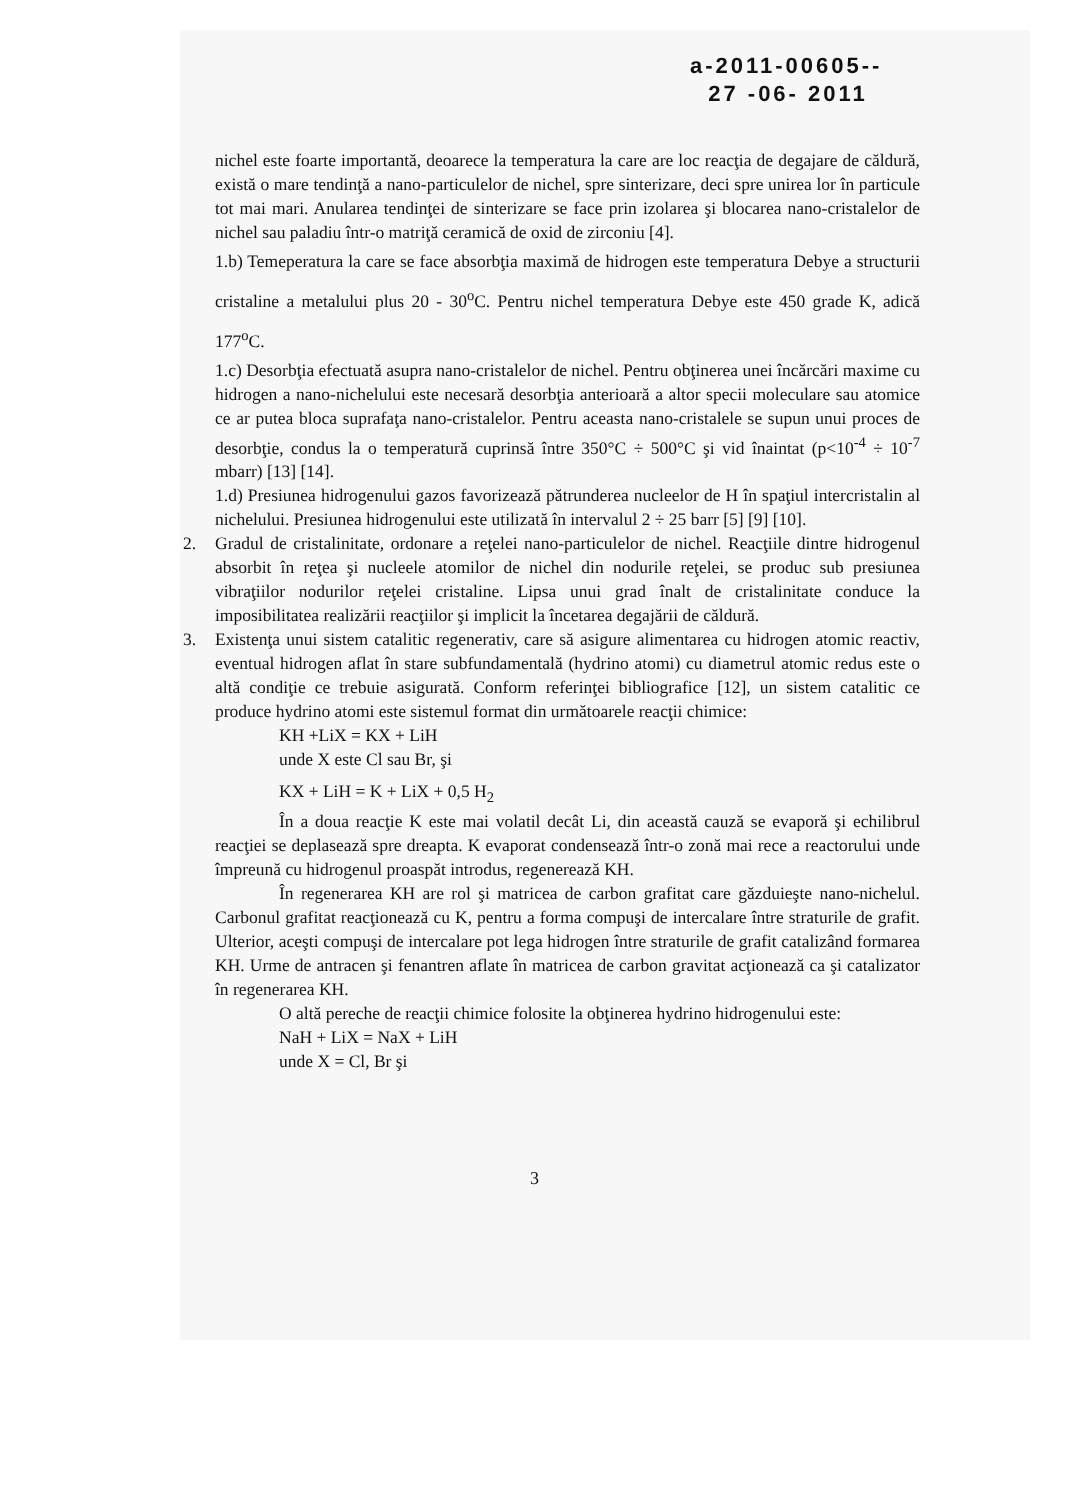a-2011-00605--
27 -06- 2011
nichel este foarte importantă, deoarece la temperatura la care are loc reacţia de degajare de căldură, există o mare tendinţă a nano-particulelor de nichel, spre sinterizare, deci spre unirea lor în particule tot mai mari. Anularea tendinţei de sinterizare se face prin izolarea şi blocarea nano-cristalelor de nichel sau paladiu într-o matriţă ceramică de oxid de zirconiu [4].
1.b) Temeperatura la care se face absorbţia maximă de hidrogen este temperatura Debye a structurii cristaline a metalului plus 20 - 30<sup>o</sup>C. Pentru nichel temperatura Debye este 450 grade K, adică 177<sup>o</sup>C.
1.c) Desorbţia efectuată asupra nano-cristalelor de nichel. Pentru obţinerea unei încărcări maxime cu hidrogen a nano-nichelului este necesară desorbţia anterioară a altor specii moleculare sau atomice ce ar putea bloca suprafaţa nano-cristalelor. Pentru aceasta nano-cristalele se supun unui proces de desorbţie, condus la o temperatură cuprinsă între 350°C ÷ 500°C şi vid înaintat (p<10<sup>-4</sup> ÷ 10<sup>-7</sup> mbarr) [13] [14].
1.d) Presiunea hidrogenului gazos favorizează pătrunderea nucleelor de H în spaţiul intercristalin al nichelului. Presiunea hidrogenului este utilizată în intervalul 2 ÷ 25 barr [5] [9] [10].
2. Gradul de cristalinitate, ordonare a reţelei nano-particulelor de nichel. Reacţiile dintre hidrogenul absorbit în reţea şi nucleele atomilor de nichel din nodurile reţelei, se produc sub presiunea vibraţiilor nodurilor reţelei cristaline. Lipsa unui grad înalt de cristalinitate conduce la imposibilitatea realizării reacţiilor şi implicit la încetarea degajării de căldură.
3. Existenţa unui sistem catalitic regenerativ, care să asigure alimentarea cu hidrogen atomic reactiv, eventual hidrogen aflat în stare subfundamentală (hydrino atomi) cu diametrul atomic redus este o altă condiţie ce trebuie asigurată. Conform referinţei bibliografice [12], un sistem catalitic ce produce hydrino atomi este sistemul format din următoarele reacţii chimice:
KH +LiX = KX + LiH
unde X este Cl sau Br, şi
KX + LiH = K + LiX + 0,5 H<sub>2</sub>
În a doua reacţie K este mai volatil decât Li, din această cauză se evaporă şi echilibrul reacţiei se deplasează spre dreapta. K evaporat condensează într-o zonă mai rece a reactorului unde împreună cu hidrogenul proaspăt introdus, regenerează KH.
În regenerarea KH are rol şi matricea de carbon grafitat care găzduieşte nano-nichelul. Carbonul grafitat reacţionează cu K, pentru a forma compuşi de intercalare între straturile de grafit. Ulterior, aceşti compuşi de intercalare pot lega hidrogen între straturile de grafit catalizând formarea KH. Urme de antracen şi fenantren aflate în matricea de carbon gravitat acţionează ca şi catalizator în regenerarea KH.
O altă pereche de reacţii chimice folosite la obţinerea hydrino hidrogenului este:
NaH + LiX = NaX + LiH
unde X = Cl, Br şi
3